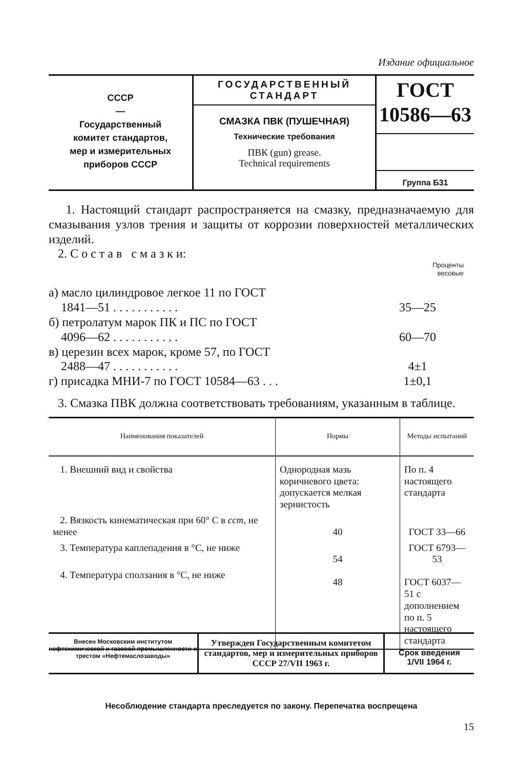Издание официальное
СССР
—
Государственный
комитет стандартов,
мер и измерительных
приборов СССР
ГОСУДАРСТВЕННЫЙ
СТАНДАРТ
СМАЗКА ПВК (ПУШЕЧНАЯ)
Технические требования
ПВК (gun) grease.
Technical requirements
ГОСТ
10586—63
Группа Б31
1. Настоящий стандарт распространяется на смазку, предназначаемую для смазывания узлов трения и защиты от коррозии поверхностей металлических изделий.
2. С о с т а в с м а з к и:
Проценты
весовые
| а) масло цилиндровое легкое 11 по ГОСТ 1841—51 . . . . . . . . . . . | 35—25 |
| б) петролатум марок ПК и ПС по ГОСТ 4096—62 . . . . . . . . . . . | 60—70 |
| в) церезин всех марок, кроме 57, по ГОСТ 2488—47 . . . . . . . . . . . | 4±1 |
| г) присадка МНИ-7 по ГОСТ 10584—63 . . . | 1±0,1 |
3. Смазка ПВК должна соответствовать требованиям, указанным в таблице.
| Наименования показателей | Нормы | Методы испытаний |
| --- | --- | --- |
| 1. Внешний вид и свойства | Однородная мазь коричневого цвета: допускается мелкая зернистость | По п. 4 настоящего стандарта |
| 2. Вязкость кинематическая при 60° С в сст , не менее | 40 | ГОСТ 33—66 |
| 3. Температура каплепадения в °С, не ниже | 54 | ГОСТ 6793—53 |
| 4. Температура сползания в °С, не ниже | 48 | ГОСТ 6037—51 с дополнением по п. 5 настоящего стандарта |
Внесен Московским институтом нефтехимической и газовой промышленности и трестом «Нефтемаслозаводы»
Утвержден Государственным комитетом стандартов, мер и измерительных приборов СССР 27/VII 1963 г.
Срок введения
1/VII 1964 г.
Несоблюдение стандарта преследуется по закону. Перепечатка воспрещена
15